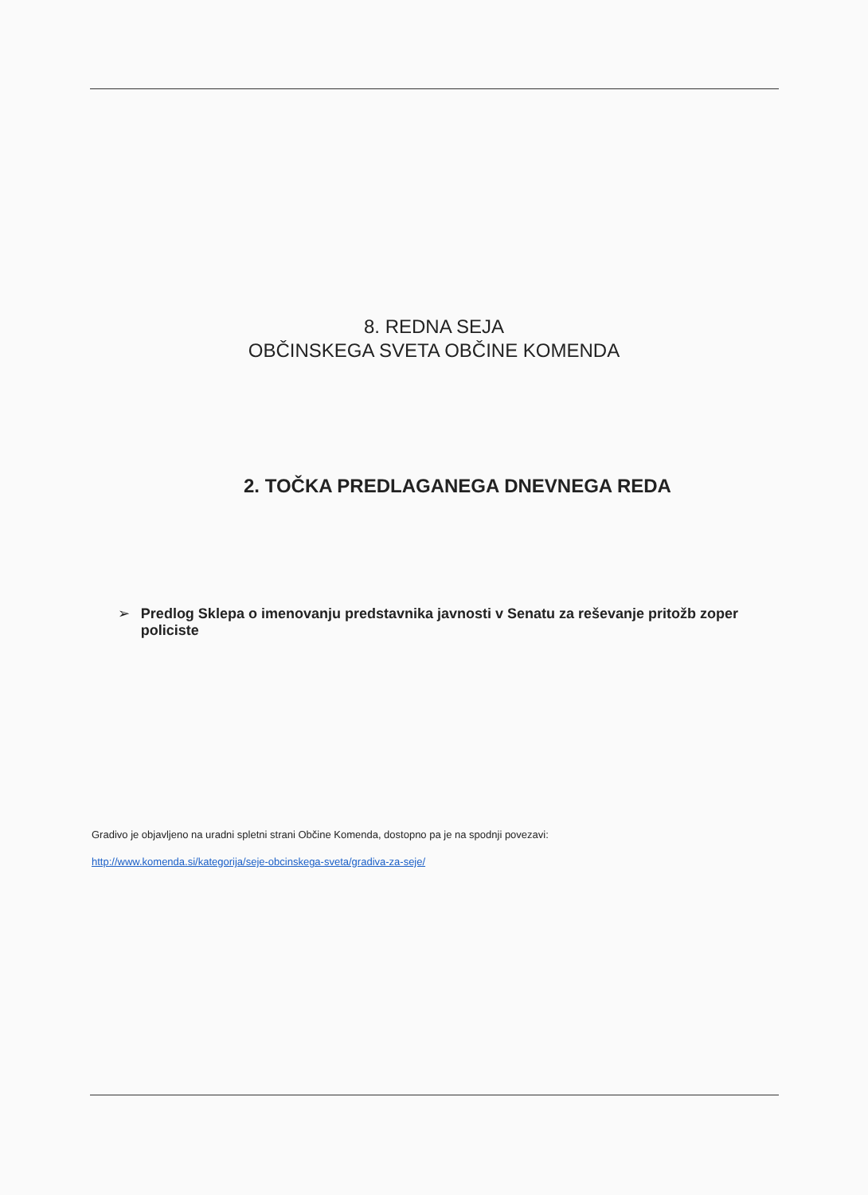8. REDNA SEJA
OBČINSKEGA SVETA OBČINE KOMENDA
2. TOČKA PREDLAGANEGA DNEVNEGA REDA
➢ Predlog Sklepa o imenovanju predstavnika javnosti v Senatu za reševanje pritožb zoper policiste
Gradivo je objavljeno na uradni spletni strani Občine Komenda, dostopno pa je na spodnji povezavi:
http://www.komenda.si/kategorija/seje-obcinskega-sveta/gradiva-za-seje/